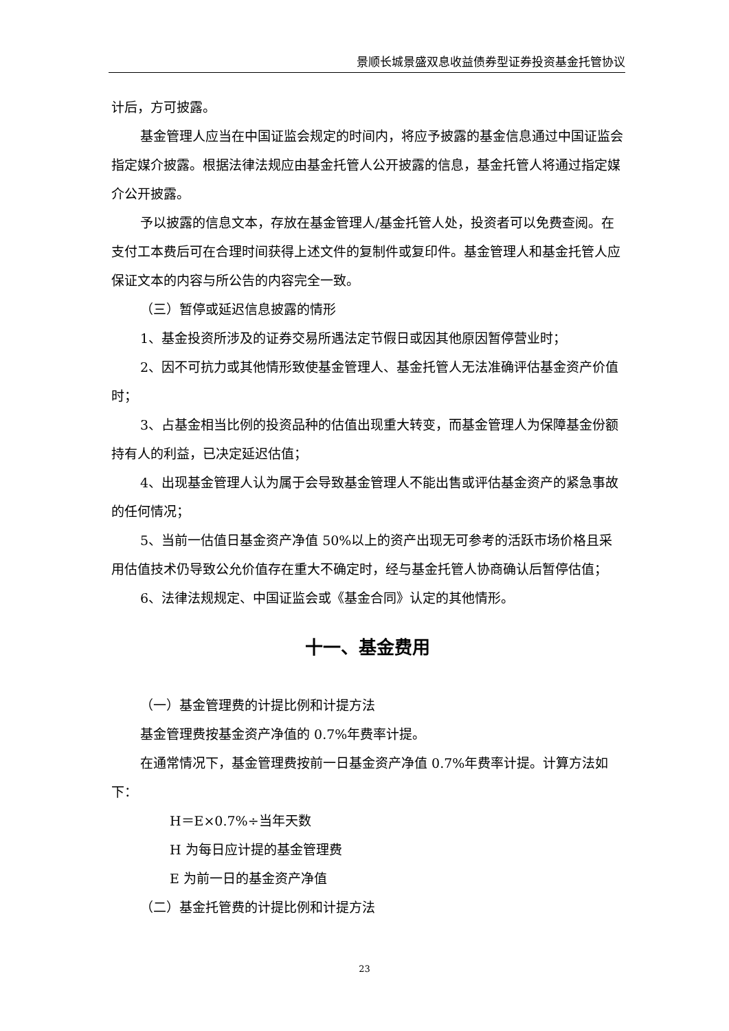景顺长城景盛双息收益债券型证券投资基金托管协议
计后，方可披露。
基金管理人应当在中国证监会规定的时间内，将应予披露的基金信息通过中国证监会指定媒介披露。根据法律法规应由基金托管人公开披露的信息，基金托管人将通过指定媒介公开披露。
予以披露的信息文本，存放在基金管理人/基金托管人处，投资者可以免费查阅。在支付工本费后可在合理时间获得上述文件的复制件或复印件。基金管理人和基金托管人应保证文本的内容与所公告的内容完全一致。
（三）暂停或延迟信息披露的情形
1、基金投资所涉及的证券交易所遇法定节假日或因其他原因暂停营业时；
2、因不可抗力或其他情形致使基金管理人、基金托管人无法准确评估基金资产价值时；
3、占基金相当比例的投资品种的估值出现重大转变，而基金管理人为保障基金份额持有人的利益，已决定延迟估值；
4、出现基金管理人认为属于会导致基金管理人不能出售或评估基金资产的紧急事故的任何情况；
5、当前一估值日基金资产净值 50%以上的资产出现无可参考的活跃市场价格且采用估值技术仍导致公允价值存在重大不确定时，经与基金托管人协商确认后暂停估值；
6、法律法规规定、中国证监会或《基金合同》认定的其他情形。
十一、基金费用
（一）基金管理费的计提比例和计提方法
基金管理费按基金资产净值的 0.7%年费率计提。
在通常情况下，基金管理费按前一日基金资产净值 0.7%年费率计提。计算方法如下：
H＝E×0.7%÷当年天数
H 为每日应计提的基金管理费
E 为前一日的基金资产净值
（二）基金托管费的计提比例和计提方法
23